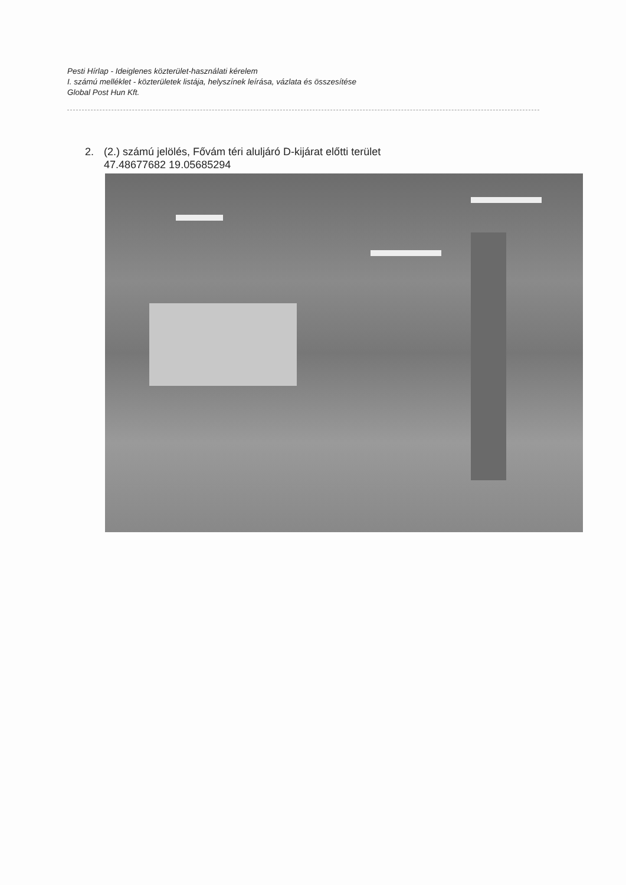Pesti Hírlap - Ideiglenes közterület-használati kérelem
I. számú melléklet - közterületek listája, helyszínek leírása, vázlata és összesítése
Global Post Hun Kft.
2. (2.) számú jelölés, Fővám téri aluljáró D-kijárat előtti terület
47.48677682 19.05685294